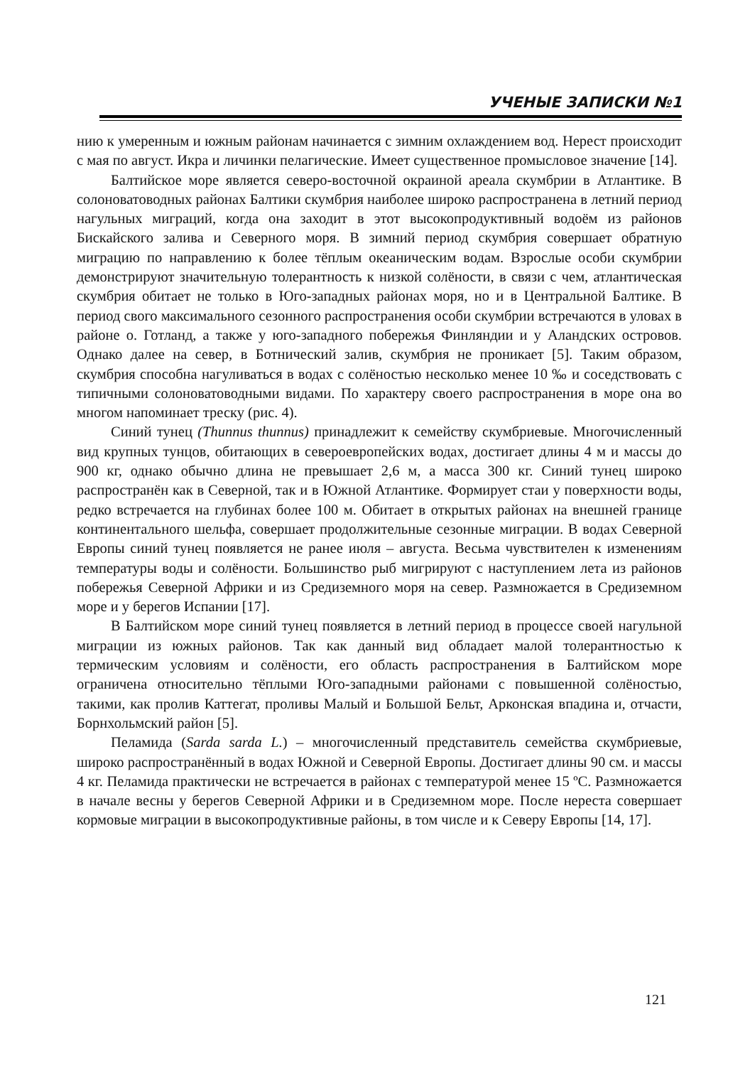УЧЕНЫЕ ЗАПИСКИ №1
нию к умеренным и южным районам начинается с зимним охлаждением вод. Нерест происходит с мая по август. Икра и личинки пелагические. Имеет существенное промысловое значение [14].
Балтийское море является северо-восточной окраиной ареала скумбрии в Атлантике. В солоноватоводных районах Балтики скумбрия наиболее широко распространена в летний период нагульных миграций, когда она заходит в этот высокопродуктивный водоём из районов Бискайского залива и Северного моря. В зимний период скумбрия совершает обратную миграцию по направлению к более тёплым океаническим водам. Взрослые особи скумбрии демонстрируют значительную толерантность к низкой солёности, в связи с чем, атлантическая скумбрия обитает не только в Юго-западных районах моря, но и в Центральной Балтике. В период свого максимального сезонного распространения особи скумбрии встречаются в уловах в районе о. Готланд, а также у юго-западного побережья Финляндии и у Аландских островов. Однако далее на север, в Ботнический залив, скумбрия не проникает [5]. Таким образом, скумбрия способна нагуливаться в водах с солёностью несколько менее 10 ‰ и соседствовать с типичными солоноватоводными видами. По характеру своего распространения в море она во многом напоминает треску (рис. 4).
Синий тунец (Thunnus thunnus) принадлежит к семейству скумбриевые. Многочисленный вид крупных тунцов, обитающих в североевропейских водах, достигает длины 4 м и массы до 900 кг, однако обычно длина не превышает 2,6 м, а масса 300 кг. Синий тунец широко распространён как в Северной, так и в Южной Атлантике. Формирует стаи у поверхности воды, редко встречается на глубинах более 100 м. Обитает в открытых районах на внешней границе континентального шельфа, совершает продолжительные сезонные миграции. В водах Северной Европы синий тунец появляется не ранее июля – августа. Весьма чувствителен к изменениям температуры воды и солёности. Большинство рыб мигрируют с наступлением лета из районов побережья Северной Африки и из Средиземного моря на север. Размножается в Средиземном море и у берегов Испании [17].
В Балтийском море синий тунец появляется в летний период в процессе своей нагульной миграции из южных районов. Так как данный вид обладает малой толерантностью к термическим условиям и солёности, его область распространения в Балтийском море ограничена относительно тёплыми Юго-западными районами с повышенной солёностью, такими, как пролив Каттегат, проливы Малый и Большой Бельт, Арконская впадина и, отчасти, Борнхольмский район [5].
Пеламида (Sarda sarda L.) – многочисленный представитель семейства скумбриевые, широко распространённый в водах Южной и Северной Европы. Достигает длины 90 см. и массы 4 кг. Пеламида практически не встречается в районах с температурой менее 15 ºС. Размножается в начале весны у берегов Северной Африки и в Средиземном море. После нереста совершает кормовые миграции в высокопродуктивные районы, в том числе и к Северу Европы [14, 17].
121